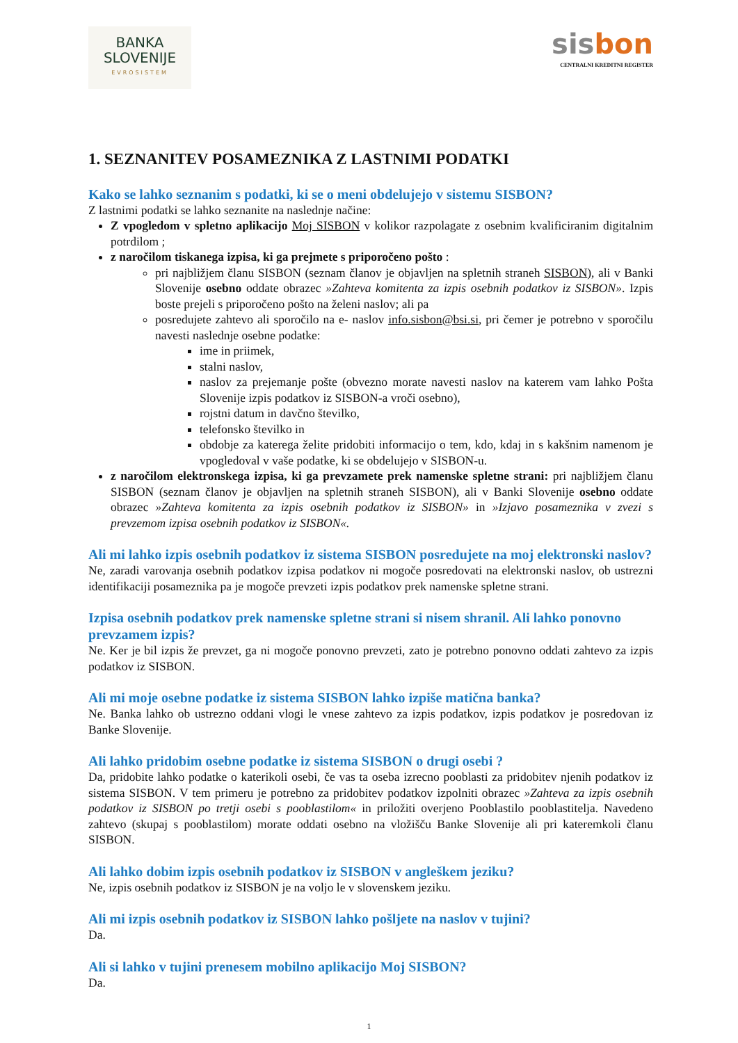BANKA
SLOVENIJE
EVROSISTEM
sisbon
CENTRALNI KREDITNI REGISTER
1. SEZNANITEV POSAMEZNIKA Z LASTNIMI PODATKI
Kako se lahko seznanim s podatki, ki se o meni obdelujejo v sistemu SISBON?
Z lastnimi podatki se lahko seznanite na naslednje načine:
Z vpogledom v spletno aplikacijo Moj SISBON v kolikor razpolagate z osebnim kvalificiranim digitalnim potrdilom ;
z naročilom tiskanega izpisa, ki ga prejmete s priporočeno pošto :
pri najbližjem članu SISBON (seznam članov je objavljen na spletnih straneh SISBON), ali v Banki Slovenije osebno oddate obrazec »Zahteva komitenta za izpis osebnih podatkov iz SISBON». Izpis boste prejeli s priporočeno pošto na želeni naslov; ali pa
posredujete zahtevo ali sporočilo na e- naslov info.sisbon@bsi.si, pri čemer je potrebno v sporočilu navesti naslednje osebne podatke:
ime in priimek,
stalni naslov,
naslov za prejemanje pošte (obvezno morate navesti naslov na katerem vam lahko Pošta Slovenije izpis podatkov iz SISBON-a vroči osebno),
rojstni datum in davčno številko,
telefonsko številko in
obdobje za katerega želite pridobiti informacijo o tem, kdo, kdaj in s kakšnim namenom je vpogledoval v vaše podatke, ki se obdelujejo v SISBON-u.
z naročilom elektronskega izpisa, ki ga prevzamete prek namenske spletne strani: pri najbližjem članu SISBON (seznam članov je objavljen na spletnih straneh SISBON), ali v Banki Slovenije osebno oddate obrazec »Zahteva komitenta za izpis osebnih podatkov iz SISBON» in »Izjavo posameznika v zvezi s prevzemom izpisa osebnih podatkov iz SISBON«.
Ali mi lahko izpis osebnih podatkov iz sistema SISBON posredujete na moj elektronski naslov?
Ne, zaradi varovanja osebnih podatkov izpisa podatkov ni mogoče posredovati na elektronski naslov, ob ustrezni identifikaciji posameznika pa je mogoče prevzeti izpis podatkov prek namenske spletne strani.
Izpisa osebnih podatkov prek namenske spletne strani si nisem shranil. Ali lahko ponovno prevzamem izpis?
Ne. Ker je bil izpis že prevzet, ga ni mogoče ponovno prevzeti, zato je potrebno ponovno oddati zahtevo za izpis podatkov iz SISBON.
Ali mi moje osebne podatke iz sistema SISBON lahko izpiše matična banka?
Ne. Banka lahko ob ustrezno oddani vlogi le vnese zahtevo za izpis podatkov, izpis podatkov je posredovan iz Banke Slovenije.
Ali lahko pridobim osebne podatke iz sistema SISBON o drugi osebi ?
Da, pridobite lahko podatke o katerikoli osebi, če vas ta oseba izrecno pooblasti za pridobitev njenih podatkov iz sistema SISBON. V tem primeru je potrebno za pridobitev podatkov izpolniti obrazec »Zahteva za izpis osebnih podatkov iz SISBON po tretji osebi s pooblastilom« in priložiti overjeno Pooblastilo pooblastitelja. Navedeno zahtevo (skupaj s pooblastilom) morate oddati osebno na vložišču Banke Slovenije ali pri kateremkoli članu SISBON.
Ali lahko dobim izpis osebnih podatkov iz SISBON v angleškem jeziku?
Ne, izpis osebnih podatkov iz SISBON je na voljo le v slovenskem jeziku.
Ali mi izpis osebnih podatkov iz SISBON lahko pošljete na naslov v tujini?
Da.
Ali si lahko v tujini prenesem mobilno aplikacijo Moj SISBON?
Da.
1